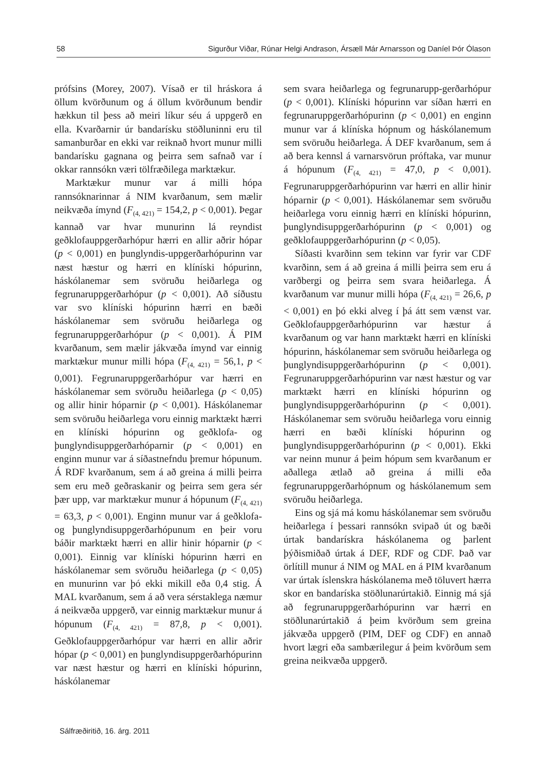58 Sigurður Viðar, Rúnar Helgi Andrason, Ársæll Már Arnarsson og Daníel Þór Ólason
prófsins (Morey, 2007). Vísað er til hráskora á öllum kvörðunum og á öllum kvörðunum bendir hækkun til þess að meiri líkur séu á uppgerð en ella. Kvarðarnir úr bandarísku stöðluninni eru til samanburðar en ekki var reiknað hvort munur milli bandarísku gagnana og þeirra sem safnað var í okkar rannsókn væri tölfræðilega marktækur.
Marktækur munur var á milli hópa rannsóknarinnar á NIM kvarðanum, sem mælir neikvæða ímynd (F<sub>(4, 421)</sub> = 154,2, p < 0,001). Þegar kannað var hvar munurinn lá reyndist geðklofauppgerðarhópur hærri en allir aðrir hópar (p < 0,001) en þunglyndis-uppgerðarhópurinn var næst hæstur og hærri en klíníski hópurinn, háskólanemar sem svöruðu heiðarlega og fegrunaruppgerðarhópur (p < 0,001). Að síðustu var svo klíníski hópurinn hærri en bæði háskólanemar sem svöruðu heiðarlega og fegrunaruppgerðarhópur (p < 0,001). Á PIM kvarðanum, sem mælir jákvæða ímynd var einnig marktækur munur milli hópa (F<sub>(4, 421)</sub> = 56,1, p < 0,001). Fegrunaruppgerðarhópur var hærri en háskólanemar sem svöruðu heiðarlega (p < 0,05) og allir hinir hóparnir (p < 0,001). Háskólanemar sem svöruðu heiðarlega voru einnig marktækt hærri en klíníski hópurinn og geðklofa- og þunglyndisuppgerðarhóparnir (p < 0,001) en enginn munur var á síðastnefndu þremur hópunum. Á RDF kvarðanum, sem á að greina á milli þeirra sem eru með geðraskanir og þeirra sem gera sér þær upp, var marktækur munur á hópunum (F<sub>(4, 421)</sub> = 63,3, p < 0,001). Enginn munur var á geðklofa- og þunglyndisuppgerðarhópunum en þeir voru báðir marktækt hærri en allir hinir hóparnir (p < 0,001). Einnig var klíníski hópurinn hærri en háskólanemar sem svöruðu heiðarlega (p < 0,05) en munurinn var þó ekki mikill eða 0,4 stig. Á MAL kvarðanum, sem á að vera sérstaklega næmur á neikvæða uppgerð, var einnig marktækur munur á hópunum (F<sub>(4, 421)</sub> = 87,8, p < 0,001). Geðklofauppgerðarhópur var hærri en allir aðrir hópar (p < 0,001) en þunglyndisuppgerðarhópurinn var næst hæstur og hærri en klíníski hópurinn, háskólanemar
sem svara heiðarlega og fegrunarupp-gerðarhópur (p < 0,001). Klíníski hópurinn var síðan hærri en fegrunaruppgerðarhópurinn (p < 0,001) en enginn munur var á klíníska hópnum og háskólanemum sem svöruðu heiðarlega. Á DEF kvarðanum, sem á að bera kennsl á varnarsvörun próftaka, var munur á hópunum (F<sub>(4, 421)</sub> = 47,0, p < 0,001). Fegrunaruppgerðarhópurinn var hærri en allir hinir hóparnir (p < 0,001). Háskólanemar sem svöruðu heiðarlega voru einnig hærri en klíníski hópurinn, þunglyndisuppgerðarhópurinn (p < 0,001) og geðklofauppgerðarhópurinn (p < 0,05).
Síðasti kvarðinn sem tekinn var fyrir var CDF kvarðinn, sem á að greina á milli þeirra sem eru á varðbergi og þeirra sem svara heiðarlega. Á kvarðanum var munur milli hópa (F<sub>(4, 421)</sub> = 26,6, p < 0,001) en þó ekki alveg í þá átt sem vænst var. Geðklofauppgerðarhópurinn var hæstur á kvarðanum og var hann marktækt hærri en klíníski hópurinn, háskólanemar sem svöruðu heiðarlega og þunglyndisuppgerðarhópurinn (p < 0,001). Fegrunaruppgerðarhópurinn var næst hæstur og var marktækt hærri en klíníski hópurinn og þunglyndisuppgerðarhópurinn (p < 0,001). Háskólanemar sem svöruðu heiðarlega voru einnig hærri en bæði klíníski hópurinn og þunglyndisuppgerðarhópurinn (p < 0,001). Ekki var neinn munur á þeim hópum sem kvarðanum er aðallega ætlað að greina á milli eða fegrunaruppgerðarhópnum og háskólanemum sem svöruðu heiðarlega.
Eins og sjá má komu háskólanemar sem svöruðu heiðarlega í þessari rannsókn svipað út og bæði úrtak bandarískra háskólanema og þarlent þýðismiðað úrtak á DEF, RDF og CDF. Það var örlítill munur á NIM og MAL en á PIM kvarðanum var úrtak íslenskra háskólanema með töluvert hærra skor en bandaríska stöðlunarúrtakið. Einnig má sjá að fegrunaruppgerðarhópurinn var hærri en stöðlunarúrtakið á þeim kvörðum sem greina jákvæða uppgerð (PIM, DEF og CDF) en annað hvort lægri eða sambærilegur á þeim kvörðum sem greina neikvæða uppgerð.
Sálfræðiritið, 16. árg. 2011